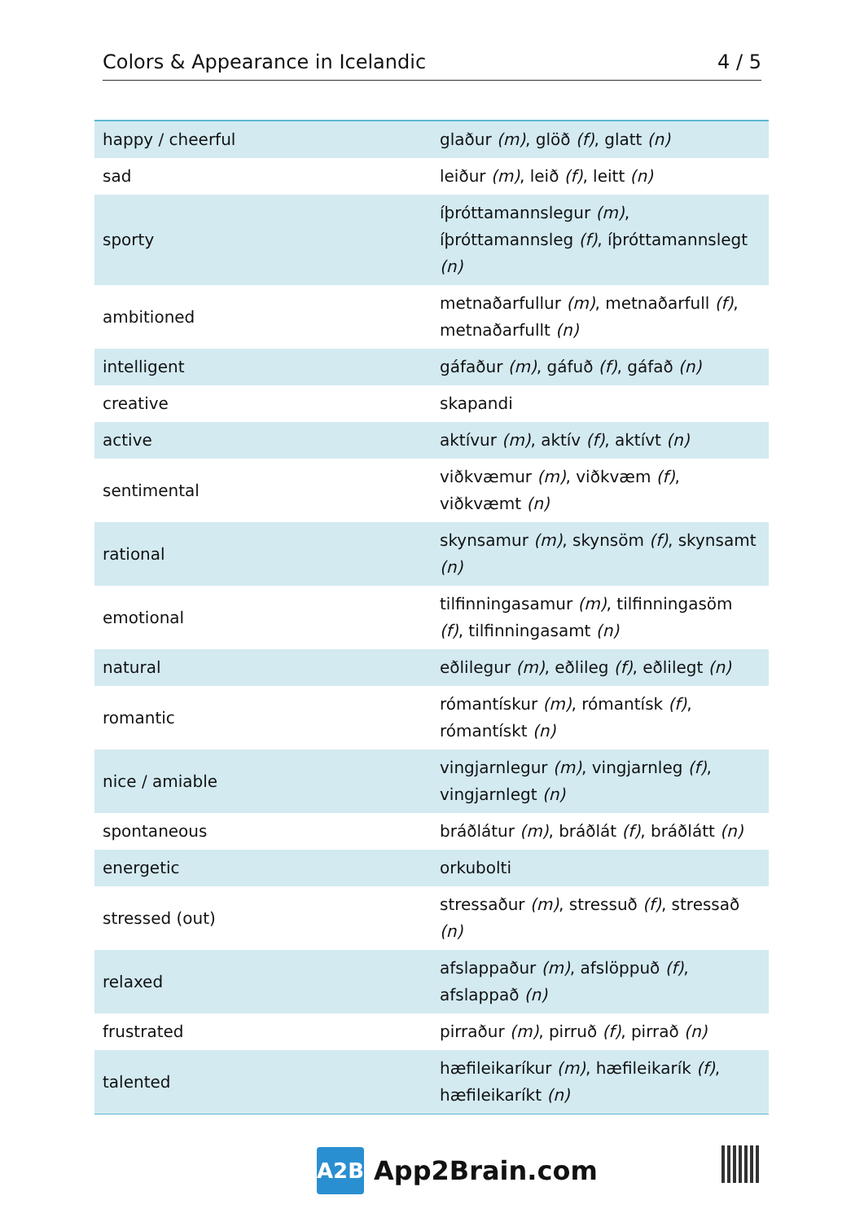Colors & Appearance in Icelandic 4 / 5
| happy / cheerful | glaður (m) , glöð (f) , glatt (n) |
| sad | leiður (m) , leið (f) , leitt (n) |
| sporty | íþróttamannslegur (m) , íþróttamannsleg (f) , íþróttamannslegt (n) |
| ambitioned | metnaðarfullur (m) , metnaðarfull (f) , metnaðarfullt (n) |
| intelligent | gáfaður (m) , gáfuð (f) , gáfað (n) |
| creative | skapandi |
| active | aktívur (m) , aktív (f) , aktívt (n) |
| sentimental | viðkvæmur (m) , viðkvæm (f) , viðkvæmt (n) |
| rational | skynsamur (m) , skynsöm (f) , skynsamt (n) |
| emotional | tilfinningasamur (m) , tilfinningasöm (f) , tilfinningasamt (n) |
| natural | eðlilegur (m) , eðlileg (f) , eðlilegt (n) |
| romantic | rómantískur (m) , rómantísk (f) , rómantískt (n) |
| nice / amiable | vingjarnlegur (m) , vingjarnleg (f) , vingjarnlegt (n) |
| spontaneous | bráðlátur (m) , bráðlát (f) , bráðlátt (n) |
| energetic | orkubolti |
| stressed (out) | stressaður (m) , stressuð (f) , stressað (n) |
| relaxed | afslappaður (m) , afslöppuð (f) , afslappað (n) |
| frustrated | pirraður (m) , pirruð (f) , pirrað (n) |
| talented | hæfileikaríkur (m) , hæfileikarík (f) , hæfileikaríkt (n) |
A2B
App2Brain.com